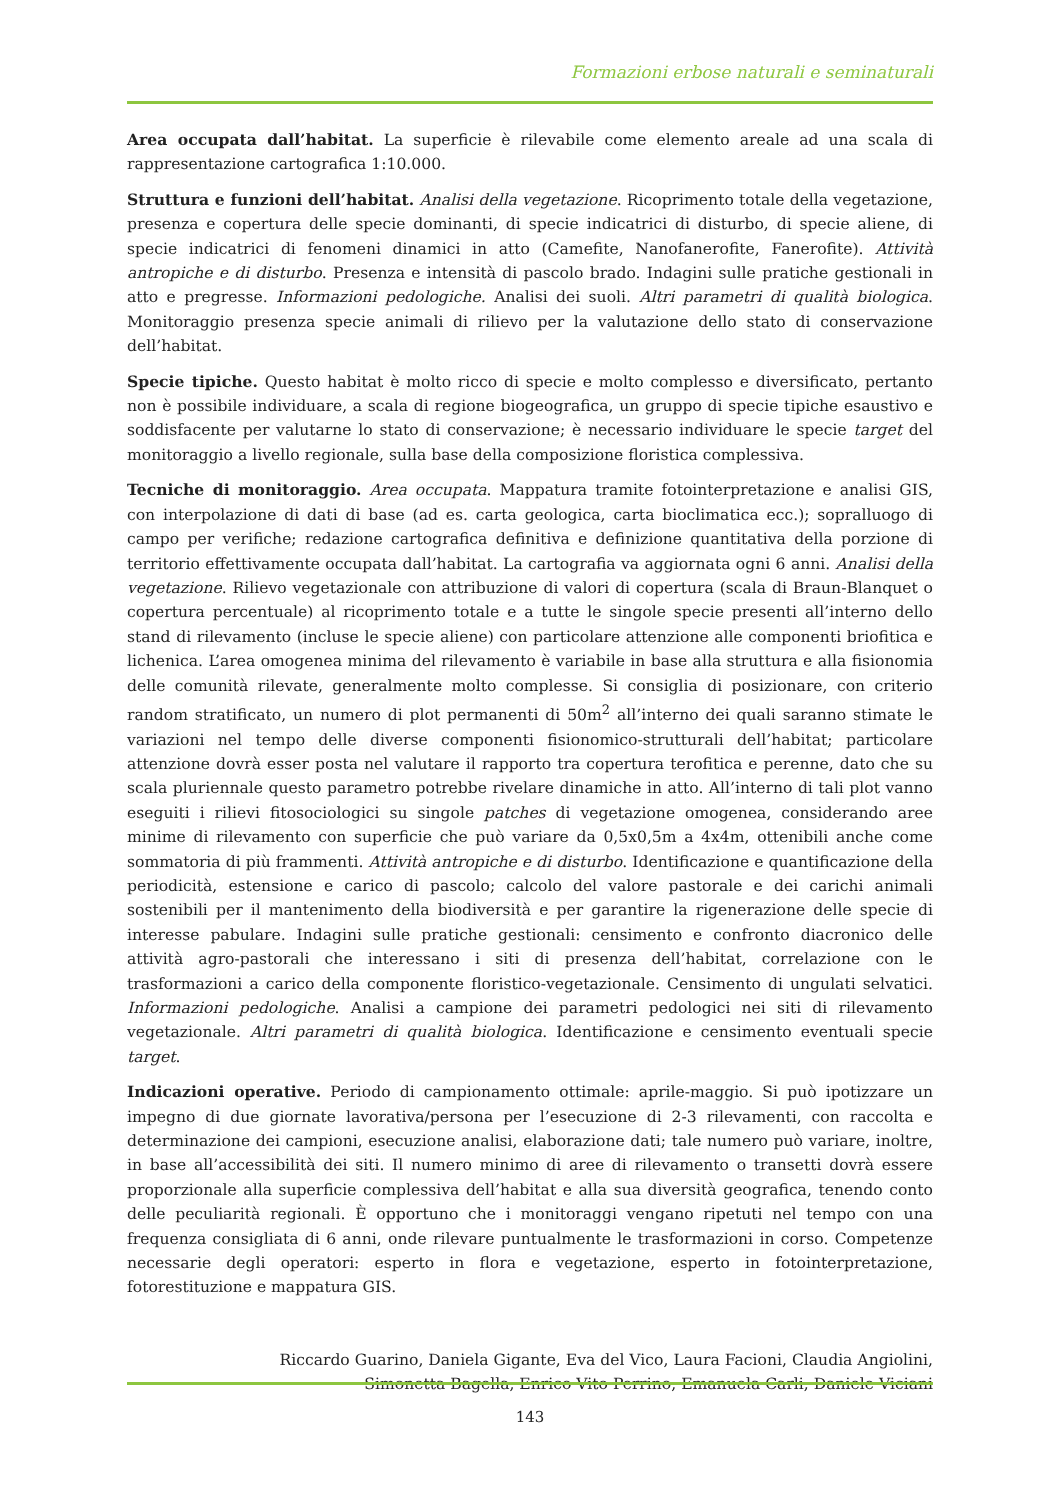Formazioni erbose naturali e seminaturali
Area occupata dall’habitat. La superficie è rilevabile come elemento areale ad una scala di rappresentazione cartografica 1:10.000.
Struttura e funzioni dell’habitat. Analisi della vegetazione. Ricoprimento totale della vegetazione, presenza e copertura delle specie dominanti, di specie indicatrici di disturbo, di specie aliene, di specie indicatrici di fenomeni dinamici in atto (Camefite, Nanofanerofite, Fanerofite). Attività antropiche e di disturbo. Presenza e intensità di pascolo brado. Indagini sulle pratiche gestionali in atto e pregresse. Informazioni pedologiche. Analisi dei suoli. Altri parametri di qualità biologica. Monitoraggio presenza specie animali di rilievo per la valutazione dello stato di conservazione dell’habitat.
Specie tipiche. Questo habitat è molto ricco di specie e molto complesso e diversificato, pertanto non è possibile individuare, a scala di regione biogeografica, un gruppo di specie tipiche esaustivo e soddisfacente per valutarne lo stato di conservazione; è necessario individuare le specie target del monitoraggio a livello regionale, sulla base della composizione floristica complessiva.
Tecniche di monitoraggio. Area occupata. Mappatura tramite fotointerpretazione e analisi GIS, con interpolazione di dati di base (ad es. carta geologica, carta bioclimatica ecc.); sopralluogo di campo per verifiche; redazione cartografica definitiva e definizione quantitativa della porzione di territorio effettivamente occupata dall’habitat. La cartografia va aggiornata ogni 6 anni. Analisi della vegetazione. Rilievo vegetazionale con attribuzione di valori di copertura (scala di Braun-Blanquet o copertura percentuale) al ricoprimento totale e a tutte le singole specie presenti all’interno dello stand di rilevamento (incluse le specie aliene) con particolare attenzione alle componenti briofitica e lichenica. L’area omogenea minima del rilevamento è variabile in base alla struttura e alla fisionomia delle comunità rilevate, generalmente molto complesse. Si consiglia di posizionare, con criterio random stratificato, un numero di plot permanenti di 50m<sup>2</sup> all’interno dei quali saranno stimate le variazioni nel tempo delle diverse componenti fisionomico-strutturali dell’habitat; particolare attenzione dovrà esser posta nel valutare il rapporto tra copertura terofitica e perenne, dato che su scala pluriennale questo parametro potrebbe rivelare dinamiche in atto. All’interno di tali plot vanno eseguiti i rilievi fitosociologici su singole patches di vegetazione omogenea, considerando aree minime di rilevamento con superficie che può variare da 0,5x0,5m a 4x4m, ottenibili anche come sommatoria di più frammenti. Attività antropiche e di disturbo. Identificazione e quantificazione della periodicità, estensione e carico di pascolo; calcolo del valore pastorale e dei carichi animali sostenibili per il mantenimento della biodiversità e per garantire la rigenerazione delle specie di interesse pabulare. Indagini sulle pratiche gestionali: censimento e confronto diacronico delle attività agro-pastorali che interessano i siti di presenza dell’habitat, correlazione con le trasformazioni a carico della componente floristico-vegetazionale. Censimento di ungulati selvatici. Informazioni pedologiche. Analisi a campione dei parametri pedologici nei siti di rilevamento vegetazionale. Altri parametri di qualità biologica. Identificazione e censimento eventuali specie target.
Indicazioni operative. Periodo di campionamento ottimale: aprile-maggio. Si può ipotizzare un impegno di due giornate lavorativa/persona per l’esecuzione di 2-3 rilevamenti, con raccolta e determinazione dei campioni, esecuzione analisi, elaborazione dati; tale numero può variare, inoltre, in base all’accessibilità dei siti. Il numero minimo di aree di rilevamento o transetti dovrà essere proporzionale alla superficie complessiva dell’habitat e alla sua diversità geografica, tenendo conto delle peculiarità regionali. È opportuno che i monitoraggi vengano ripetuti nel tempo con una frequenza consigliata di 6 anni, onde rilevare puntualmente le trasformazioni in corso. Competenze necessarie degli operatori: esperto in flora e vegetazione, esperto in fotointerpretazione, fotorestituzione e mappatura GIS.
Riccardo Guarino, Daniela Gigante, Eva del Vico, Laura Facioni, Claudia Angiolini,
Simonetta Bagella, Enrico Vito Perrino, Emanuela Carli, Daniele Viciani
143